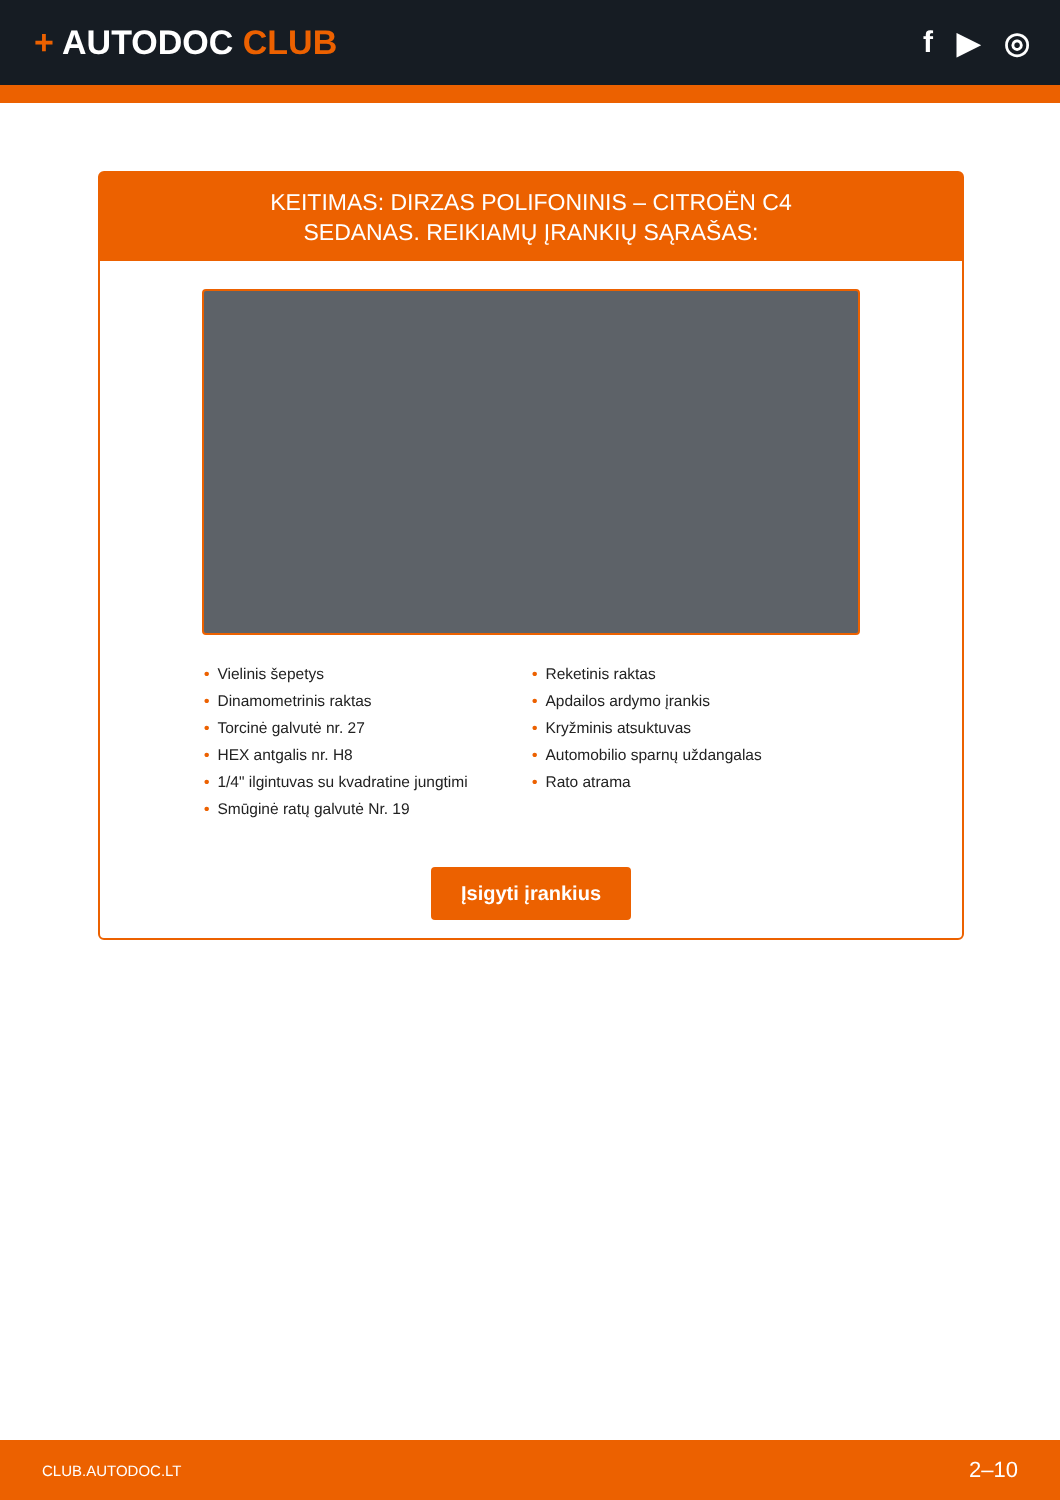+ AUTODOC CLUB f ▶ ◎
KEITIMAS: DIRZAS POLIFONINIS – CITROËN C4
SEDANAS. REIKIAMŲ ĮRANKIŲ SĄRAŠAS:
• Vielinis šepetys
• Dinamometrinis raktas
• Torcinė galvutė nr. 27
• HEX antgalis nr. H8
• 1/4" ilgintuvas su kvadratine jungtimi
• Smūginė ratų galvutė Nr. 19
• Reketinis raktas
• Apdailos ardymo įrankis
• Kryžminis atsuktuvas
• Automobilio sparnų uždangalas
• Rato atrama
Įsigyti įrankius
CLUB.AUTODOC.LT 2–10